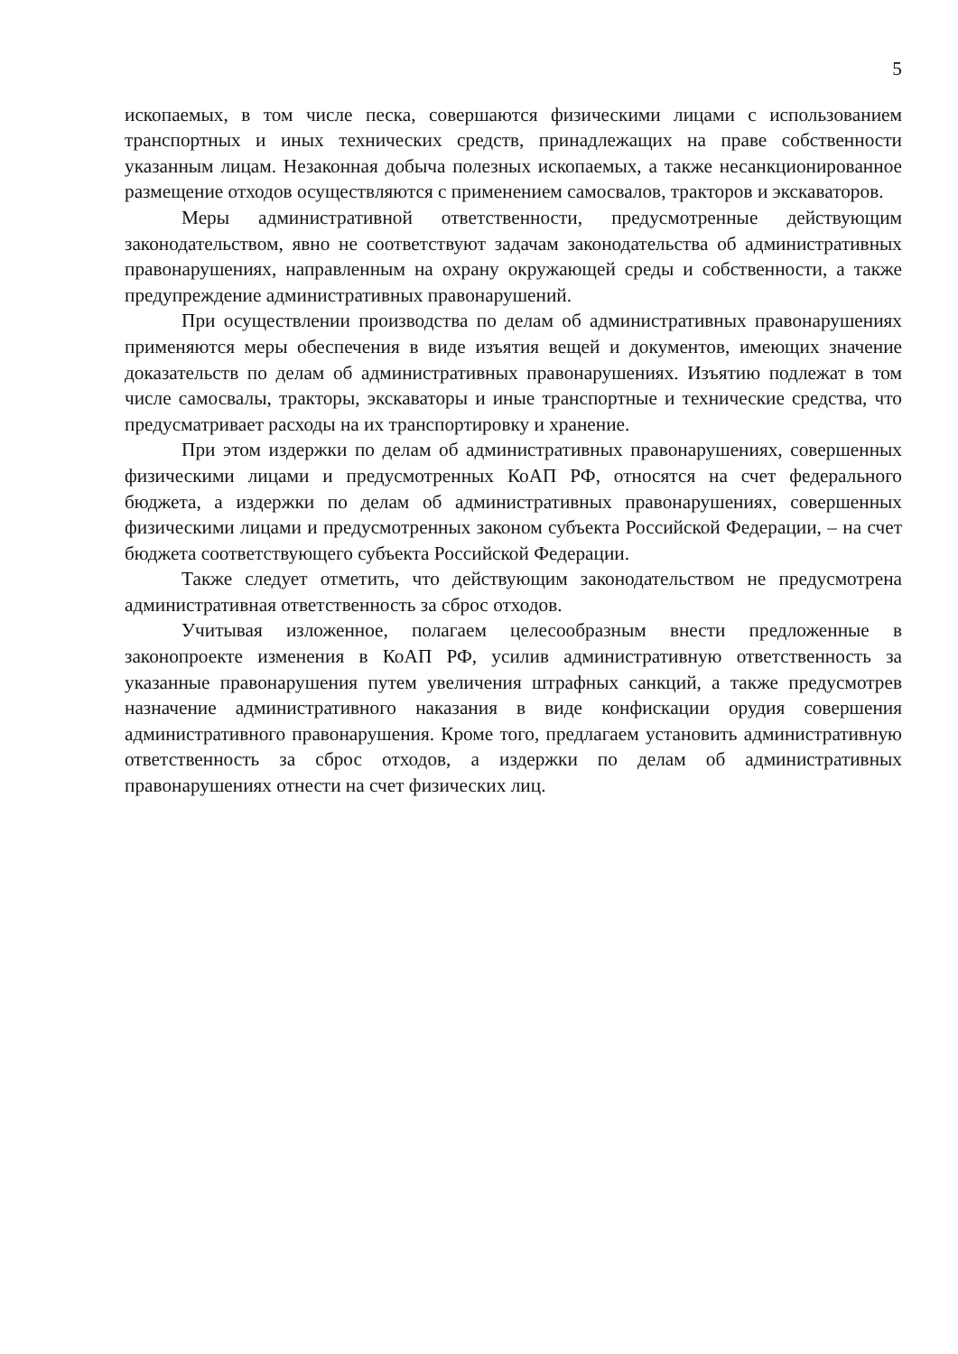5
ископаемых, в том числе песка, совершаются физическими лицами с использованием транспортных и иных технических средств, принадлежащих на праве собственности указанным лицам. Незаконная добыча полезных ископаемых, а также несанкционированное размещение отходов осуществляются с применением самосвалов, тракторов и экскаваторов.
Меры административной ответственности, предусмотренные действующим законодательством, явно не соответствуют задачам законодательства об административных правонарушениях, направленным на охрану окружающей среды и собственности, а также предупреждение административных правонарушений.
При осуществлении производства по делам об административных правонарушениях применяются меры обеспечения в виде изъятия вещей и документов, имеющих значение доказательств по делам об административных правонарушениях. Изъятию подлежат в том числе самосвалы, тракторы, экскаваторы и иные транспортные и технические средства, что предусматривает расходы на их транспортировку и хранение.
При этом издержки по делам об административных правонарушениях, совершенных физическими лицами и предусмотренных КоАП РФ, относятся на счет федерального бюджета, а издержки по делам об административных правонарушениях, совершенных физическими лицами и предусмотренных законом субъекта Российской Федерации, – на счет бюджета соответствующего субъекта Российской Федерации.
Также следует отметить, что действующим законодательством не предусмотрена административная ответственность за сброс отходов.
Учитывая изложенное, полагаем целесообразным внести предложенные в законопроекте изменения в КоАП РФ, усилив административную ответственность за указанные правонарушения путем увеличения штрафных санкций, а также предусмотрев назначение административного наказания в виде конфискации орудия совершения административного правонарушения. Кроме того, предлагаем установить административную ответственность за сброс отходов, а издержки по делам об административных правонарушениях отнести на счет физических лиц.